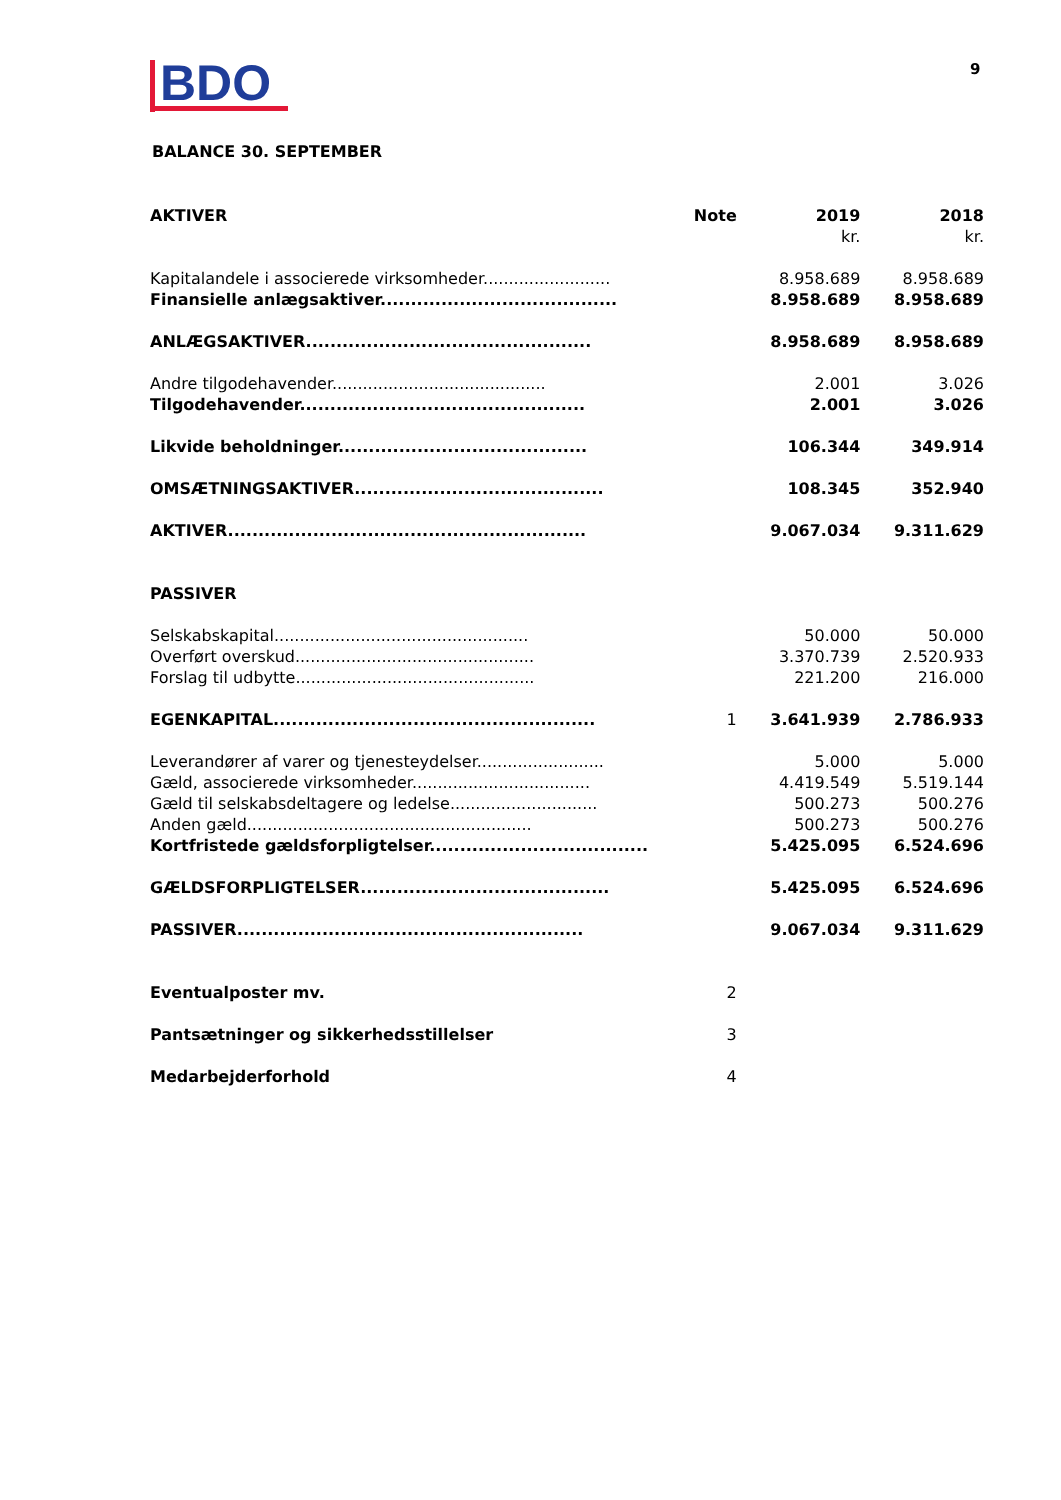9
BDO
BALANCE 30. SEPTEMBER
| AKTIVER | Note | 2019 | 2018 |
| --- | --- | --- | --- |
| | | kr. | kr. |
| Kapitalandele i associerede virksomheder......................... | | 8.958.689 | 8.958.689 |
| Finansielle anlægsaktiver....................................... | | 8.958.689 | 8.958.689 |
| ANLÆGSAKTIVER............................................... | | 8.958.689 | 8.958.689 |
| Andre tilgodehavender.......................................... | | 2.001 | 3.026 |
| Tilgodehavender............................................... | | 2.001 | 3.026 |
| Likvide beholdninger......................................... | | 106.344 | 349.914 |
| OMSÆTNINGSAKTIVER......................................... | | 108.345 | 352.940 |
| AKTIVER........................................................... | | 9.067.034 | 9.311.629 |
| PASSIVER | | | |
| Selskabskapital.................................................. | | 50.000 | 50.000 |
| Overført overskud............................................... | | 3.370.739 | 2.520.933 |
| Forslag til udbytte............................................... | | 221.200 | 216.000 |
| EGENKAPITAL..................................................... | 1 | 3.641.939 | 2.786.933 |
| Leverandører af varer og tjenesteydelser......................... | | 5.000 | 5.000 |
| Gæld, associerede virksomheder................................... | | 4.419.549 | 5.519.144 |
| Gæld til selskabsdeltagere og ledelse............................. | | 500.273 | 500.276 |
| Anden gæld........................................................ | | 500.273 | 500.276 |
| Kortfristede gældsforpligtelser.................................... | | 5.425.095 | 6.524.696 |
| GÆLDSFORPLIGTELSER......................................... | | 5.425.095 | 6.524.696 |
| PASSIVER......................................................... | | 9.067.034 | 9.311.629 |
| Eventualposter mv. | 2 | | |
| Pantsætninger og sikkerhedsstillelser | 3 | | |
| Medarbejderforhold | 4 | | |